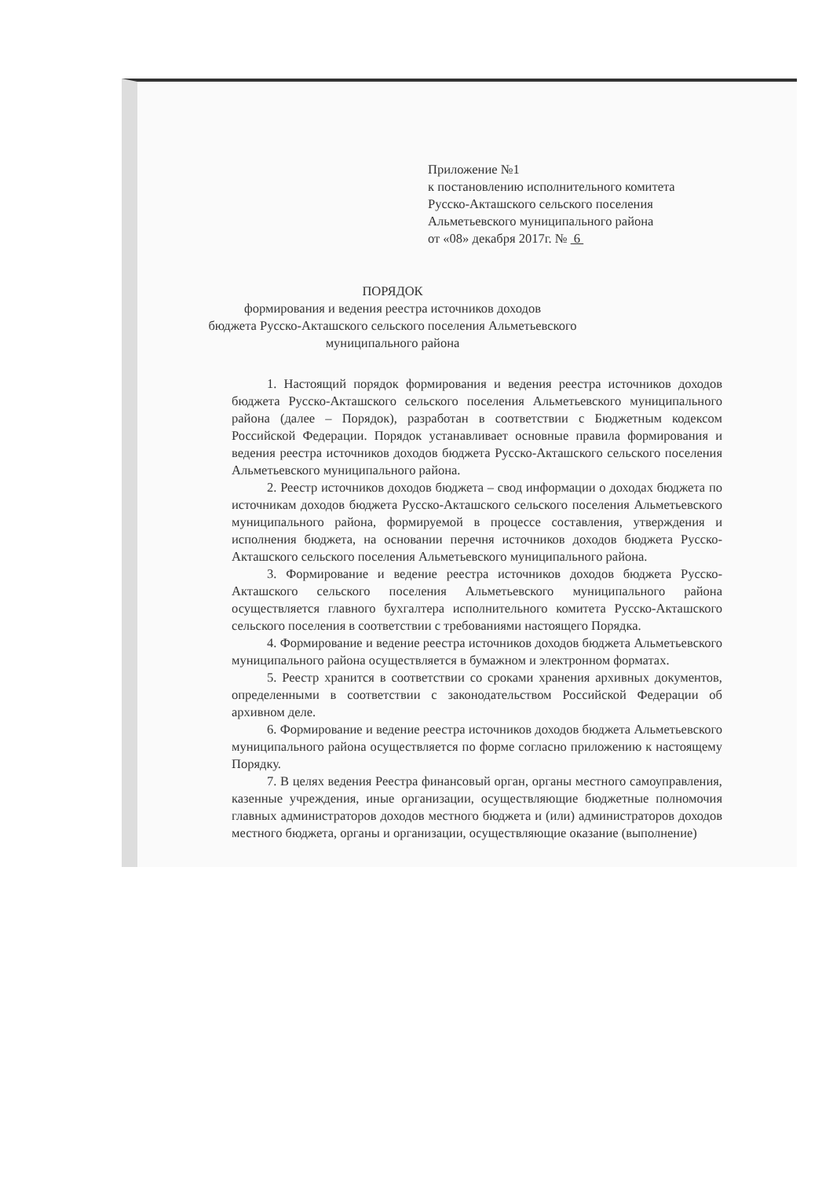Приложение №1
к постановлению исполнительного комитета
Русско-Акташского сельского поселения
Альметьевского муниципального района
от «08» декабря 2017г. № 6
ПОРЯДОК
формирования и ведения реестра источников доходов
бюджета Русско-Акташского сельского поселения Альметьевского
муниципального района
1. Настоящий порядок формирования и ведения реестра источников доходов бюджета Русско-Акташского сельского поселения Альметьевского муниципального района (далее – Порядок), разработан в соответствии с Бюджетным кодексом Российской Федерации. Порядок устанавливает основные правила формирования и ведения реестра источников доходов бюджета Русско-Акташского сельского поселения Альметьевского муниципального района.
2. Реестр источников доходов бюджета – свод информации о доходах бюджета по источникам доходов бюджета Русско-Акташского сельского поселения Альметьевского муниципального района, формируемой в процессе составления, утверждения и исполнения бюджета, на основании перечня источников доходов бюджета Русско-Акташского сельского поселения Альметьевского муниципального района.
3. Формирование и ведение реестра источников доходов бюджета Русско-Акташского сельского поселения Альметьевского муниципального района осуществляется главного бухгалтера исполнительного комитета Русско-Акташского сельского поселения в соответствии с требованиями настоящего Порядка.
4. Формирование и ведение реестра источников доходов бюджета Альметьевского муниципального района осуществляется в бумажном и электронном форматах.
5. Реестр хранится в соответствии со сроками хранения архивных документов, определенными в соответствии с законодательством Российской Федерации об архивном деле.
6. Формирование и ведение реестра источников доходов бюджета Альметьевского муниципального района осуществляется по форме согласно приложению к настоящему Порядку.
7. В целях ведения Реестра финансовый орган, органы местного самоуправления, казенные учреждения, иные организации, осуществляющие бюджетные полномочия главных администраторов доходов местного бюджета и (или) администраторов доходов местного бюджета, органы и организации, осуществляющие оказание (выполнение)